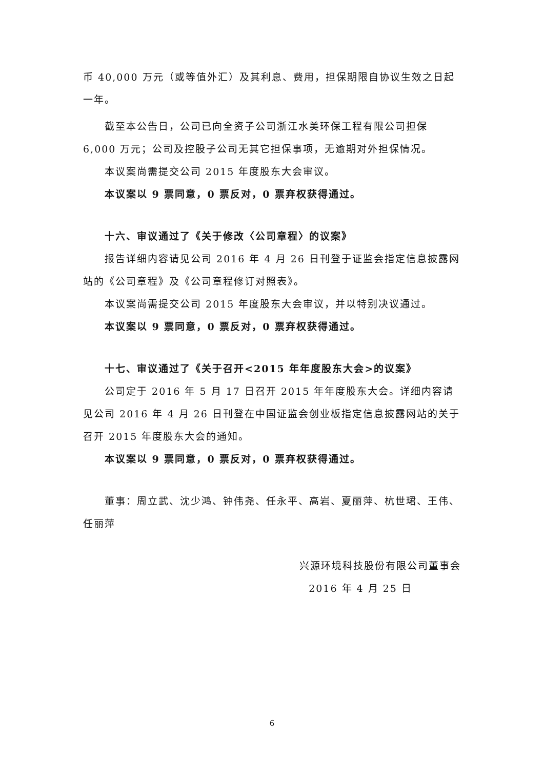币 40,000 万元（或等值外汇）及其利息、费用，担保期限自协议生效之日起一年。
截至本公告日，公司已向全资子公司浙江水美环保工程有限公司担保 6,000 万元；公司及控股子公司无其它担保事项，无逾期对外担保情况。
本议案尚需提交公司 2015 年度股东大会审议。
本议案以 9 票同意，0 票反对，0 票弃权获得通过。
十六、审议通过了《关于修改〈公司章程〉的议案》
报告详细内容请见公司 2016 年 4 月 26 日刊登于证监会指定信息披露网站的《公司章程》及《公司章程修订对照表》。
本议案尚需提交公司 2015 年度股东大会审议，并以特别决议通过。
本议案以 9 票同意，0 票反对，0 票弃权获得通过。
十七、审议通过了《关于召开<2015 年年度股东大会>的议案》
公司定于 2016 年 5 月 17 日召开 2015 年年度股东大会。详细内容请见公司 2016 年 4 月 26 日刊登在中国证监会创业板指定信息披露网站的关于召开 2015 年度股东大会的通知。
本议案以 9 票同意，0 票反对，0 票弃权获得通过。
董事：周立武、沈少鸿、钟伟尧、任永平、高岩、夏丽萍、杭世珺、王伟、任丽萍
兴源环境科技股份有限公司董事会
2016 年 4 月 25 日
6